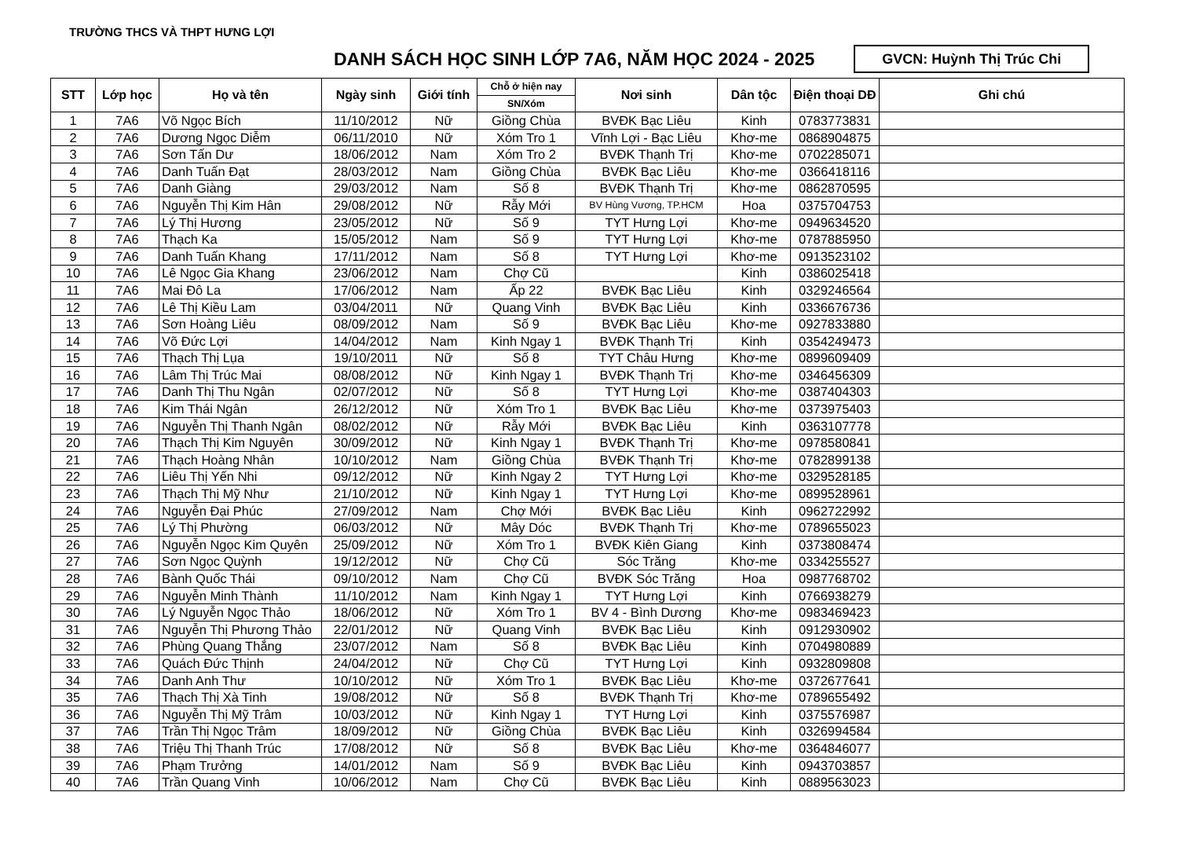TRƯỜNG THCS VÀ THPT HƯNG LỢI
DANH SÁCH HỌC SINH LỚP 7A6, NĂM HỌC 2024 - 2025
GVCN: Huỳnh Thị Trúc Chi
| STT | Lớp học | Họ và tên | Ngày sinh | Giới tính | Chỗ ở hiện nay | Nơi sinh | Dân tộc | Điện thoại DĐ | Ghi chú |
| --- | --- | --- | --- | --- | --- | --- | --- | --- | --- |
| | | | | | SN/Xóm | | | | |
| 1 | 7A6 | Võ Ngọc Bích | 11/10/2012 | Nữ | Giồng Chùa | BVĐK Bạc Liêu | Kinh | 0783773831 | |
| 2 | 7A6 | Dương Ngọc Diễm | 06/11/2010 | Nữ | Xóm Tro 1 | Vĩnh Lợi - Bạc Liêu | Khơ-me | 0868904875 | |
| 3 | 7A6 | Sơn Tấn Dư | 18/06/2012 | Nam | Xóm Tro 2 | BVĐK Thạnh Trị | Khơ-me | 0702285071 | |
| 4 | 7A6 | Danh Tuấn Đạt | 28/03/2012 | Nam | Giồng Chùa | BVĐK Bạc Liêu | Khơ-me | 0366418116 | |
| 5 | 7A6 | Danh Giàng | 29/03/2012 | Nam | Số 8 | BVĐK Thạnh Trị | Khơ-me | 0862870595 | |
| 6 | 7A6 | Nguyễn Thị Kim Hân | 29/08/2012 | Nữ | Rẫy Mới | BV Hùng Vương, TP.HCM | Hoa | 0375704753 | |
| 7 | 7A6 | Lý Thị Hương | 23/05/2012 | Nữ | Số 9 | TYT Hưng Lợi | Khơ-me | 0949634520 | |
| 8 | 7A6 | Thạch Ka | 15/05/2012 | Nam | Số 9 | TYT Hưng Lợi | Khơ-me | 0787885950 | |
| 9 | 7A6 | Danh Tuấn Khang | 17/11/2012 | Nam | Số 8 | TYT Hưng Lợi | Khơ-me | 0913523102 | |
| 10 | 7A6 | Lê Ngọc Gia Khang | 23/06/2012 | Nam | Chợ Cũ | | Kinh | 0386025418 | |
| 11 | 7A6 | Mai Đô La | 17/06/2012 | Nam | Ấp 22 | BVĐK Bạc Liêu | Kinh | 0329246564 | |
| 12 | 7A6 | Lê Thị Kiều Lam | 03/04/2011 | Nữ | Quang Vinh | BVĐK Bạc Liêu | Kinh | 0336676736 | |
| 13 | 7A6 | Sơn Hoàng Liêu | 08/09/2012 | Nam | Số 9 | BVĐK Bạc Liêu | Khơ-me | 0927833880 | |
| 14 | 7A6 | Võ Đức Lợi | 14/04/2012 | Nam | Kinh Ngay 1 | BVĐK Thạnh Trị | Kinh | 0354249473 | |
| 15 | 7A6 | Thạch Thị Lụa | 19/10/2011 | Nữ | Số 8 | TYT Châu Hưng | Khơ-me | 0899609409 | |
| 16 | 7A6 | Lâm Thị Trúc Mai | 08/08/2012 | Nữ | Kinh Ngay 1 | BVĐK Thạnh Trị | Khơ-me | 0346456309 | |
| 17 | 7A6 | Danh Thị Thu Ngân | 02/07/2012 | Nữ | Số 8 | TYT Hưng Lợi | Khơ-me | 0387404303 | |
| 18 | 7A6 | Kim Thái Ngân | 26/12/2012 | Nữ | Xóm Tro 1 | BVĐK Bạc Liêu | Khơ-me | 0373975403 | |
| 19 | 7A6 | Nguyễn Thị Thanh Ngân | 08/02/2012 | Nữ | Rẫy Mới | BVĐK Bạc Liêu | Kinh | 0363107778 | |
| 20 | 7A6 | Thạch Thị Kim Nguyên | 30/09/2012 | Nữ | Kinh Ngay 1 | BVĐK Thạnh Trị | Khơ-me | 0978580841 | |
| 21 | 7A6 | Thạch Hoàng Nhân | 10/10/2012 | Nam | Giồng Chùa | BVĐK Thạnh Trị | Khơ-me | 0782899138 | |
| 22 | 7A6 | Liêu Thị Yến Nhi | 09/12/2012 | Nữ | Kinh Ngay 2 | TYT Hưng Lợi | Khơ-me | 0329528185 | |
| 23 | 7A6 | Thạch Thị Mỹ Như | 21/10/2012 | Nữ | Kinh Ngay 1 | TYT Hưng Lợi | Khơ-me | 0899528961 | |
| 24 | 7A6 | Nguyễn Đại Phúc | 27/09/2012 | Nam | Chợ Mới | BVĐK Bạc Liêu | Kinh | 0962722992 | |
| 25 | 7A6 | Lý Thị Phường | 06/03/2012 | Nữ | Mây Dóc | BVĐK Thạnh Trị | Khơ-me | 0789655023 | |
| 26 | 7A6 | Nguyễn Ngọc Kim Quyên | 25/09/2012 | Nữ | Xóm Tro 1 | BVĐK Kiên Giang | Kinh | 0373808474 | |
| 27 | 7A6 | Sơn Ngọc Quỳnh | 19/12/2012 | Nữ | Chợ Cũ | Sóc Trăng | Khơ-me | 0334255527 | |
| 28 | 7A6 | Bành Quốc Thái | 09/10/2012 | Nam | Chợ Cũ | BVĐK Sóc Trăng | Hoa | 0987768702 | |
| 29 | 7A6 | Nguyễn Minh Thành | 11/10/2012 | Nam | Kinh Ngay 1 | TYT Hưng Lợi | Kinh | 0766938279 | |
| 30 | 7A6 | Lý Nguyễn Ngọc Thảo | 18/06/2012 | Nữ | Xóm Tro 1 | BV 4 - Bình Dương | Khơ-me | 0983469423 | |
| 31 | 7A6 | Nguyễn Thị Phương Thảo | 22/01/2012 | Nữ | Quang Vinh | BVĐK Bạc Liêu | Kinh | 0912930902 | |
| 32 | 7A6 | Phùng Quang Thắng | 23/07/2012 | Nam | Số 8 | BVĐK Bạc Liêu | Kinh | 0704980889 | |
| 33 | 7A6 | Quách Đức Thịnh | 24/04/2012 | Nữ | Chợ Cũ | TYT Hưng Lợi | Kinh | 0932809808 | |
| 34 | 7A6 | Danh Anh Thư | 10/10/2012 | Nữ | Xóm Tro 1 | BVĐK Bạc Liêu | Khơ-me | 0372677641 | |
| 35 | 7A6 | Thạch Thị Xà Tinh | 19/08/2012 | Nữ | Số 8 | BVĐK Thạnh Trị | Khơ-me | 0789655492 | |
| 36 | 7A6 | Nguyễn Thị Mỹ Trâm | 10/03/2012 | Nữ | Kinh Ngay 1 | TYT Hưng Lợi | Kinh | 0375576987 | |
| 37 | 7A6 | Trần Thị Ngọc Trâm | 18/09/2012 | Nữ | Giồng Chùa | BVĐK Bạc Liêu | Kinh | 0326994584 | |
| 38 | 7A6 | Triệu Thị Thanh Trúc | 17/08/2012 | Nữ | Số 8 | BVĐK Bạc Liêu | Khơ-me | 0364846077 | |
| 39 | 7A6 | Phạm Trưởng | 14/01/2012 | Nam | Số 9 | BVĐK Bạc Liêu | Kinh | 0943703857 | |
| 40 | 7A6 | Trần Quang Vinh | 10/06/2012 | Nam | Chợ Cũ | BVĐK Bạc Liêu | Kinh | 0889563023 | |